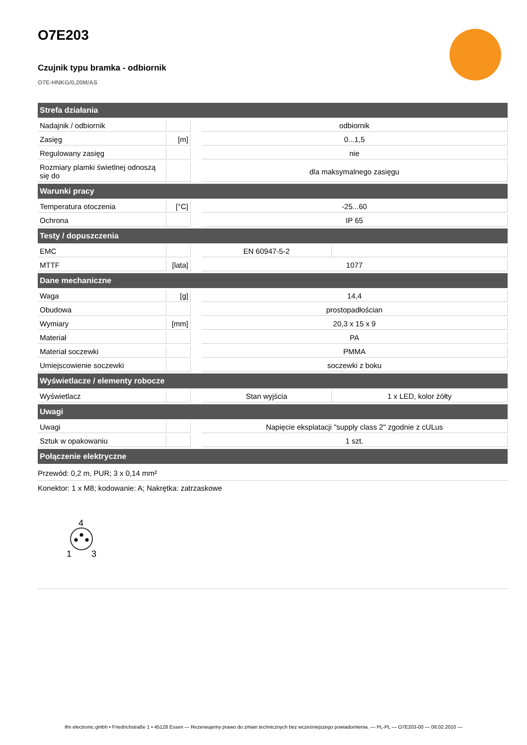O7E203
Czujnik typu bramka - odbiornik
O7E-HNKG/0,20M/AS
| Strefa działania | | | | |
| --- | --- | --- | --- | --- |
| Nadajnik / odbiornik | | | odbiornik | |
| Zasięg | [m] | | 0...1,5 | |
| Regulowany zasięg | | | nie | |
| Rozmiary plamki świetlnej odnoszą się do | | | dla maksymalnego zasięgu | |
| Warunki pracy | | | | |
| Temperatura otoczenia | [°C] | | -25...60 | |
| Ochrona | | | IP 65 | |
| Testy / dopuszczenia | | | | |
| EMC | | | EN 60947-5-2 | |
| MTTF | [lata] | | 1077 | |
| Dane mechaniczne | | | | |
| Waga | [g] | | 14,4 | |
| Obudowa | | | prostopadłościan | |
| Wymiary | [mm] | | 20,3 x 15 x 9 | |
| Materiał | | | PA | |
| Materiał soczewki | | | PMMA | |
| Umiejscowienie soczewki | | | soczewki z boku | |
| Wyświetlacze / elementy robocze | | | | |
| Wyświetlacz | | | Stan wyjścia | 1 x LED, kolor żółty |
| Uwagi | | | | |
| Uwagi | | | Napięcie eksplatacji "supply class 2" zgodnie z cULus | |
| Sztuk w opakowaniu | | | 1 szt. | |
| Połączenie elektryczne | | | | |
Przewód: 0,2 m, PUR; 3 x 0,14 mm²
Konektor: 1 x M8; kodowanie: A; Nakrętka: zatrzaskowe
4
1
3
ifm electronic gmbh • Friedrichstraße 1 • 45128 Essen — Rezerwujemy prawo do zmian technicznych bez wcześniejszego powiadomienia. — PL-PL — O7E203-00 — 08.02.2010 —